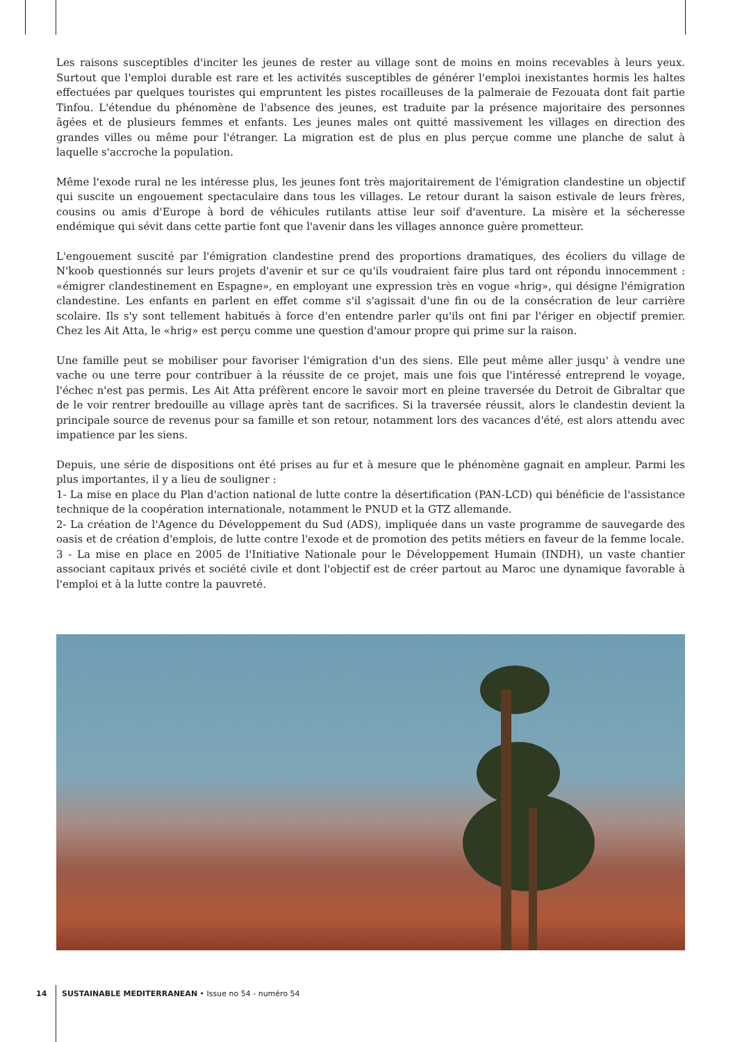Les raisons susceptibles d'inciter les jeunes de rester au village sont de moins en moins recevables à leurs yeux. Surtout que l'emploi durable est rare et les activités susceptibles de générer l'emploi inexistantes hormis les haltes effectuées par quelques touristes qui empruntent les pistes rocailleuses de la palmeraie de Fezouata dont fait partie Tinfou. L'étendue du phénomène de l'absence des jeunes, est traduite par la présence majoritaire des personnes âgées et de plusieurs femmes et enfants. Les jeunes males ont quitté massivement les villages en direction des grandes villes ou même pour l'étranger. La migration est de plus en plus perçue comme une planche de salut à laquelle s'accroche la population.
Même l'exode rural ne les intéresse plus, les jeunes font très majoritairement de l'émigration clandestine un objectif qui suscite un engouement spectaculaire dans tous les villages. Le retour durant la saison estivale de leurs frères, cousins ou amis d'Europe à bord de véhicules rutilants attise leur soif d'aventure. La misère et la sécheresse endémique qui sévit dans cette partie font que l'avenir dans les villages annonce guère prometteur.
L'engouement suscité par l'émigration clandestine prend des proportions dramatiques, des écoliers du village de N'koob questionnés sur leurs projets d'avenir et sur ce qu'ils voudraient faire plus tard ont répondu innocemment : «émigrer clandestinement en Espagne», en employant une expression très en vogue «hrig», qui désigne l'émigration clandestine. Les enfants en parlent en effet comme s'il s'agissait d'une fin ou de la consécration de leur carrière scolaire. Ils s'y sont tellement habitués à force d'en entendre parler qu'ils ont fini par l'ériger en objectif premier. Chez les Ait Atta, le «hrig» est perçu comme une question d'amour propre qui prime sur la raison.
Une famille peut se mobiliser pour favoriser l'émigration d'un des siens. Elle peut même aller jusqu' à vendre une vache ou une terre pour contribuer à la réussite de ce projet, mais une fois que l'intéressé entreprend le voyage, l'échec n'est pas permis. Les Ait Atta préfèrent encore le savoir mort en pleine traversée du Detroit de Gibraltar que de le voir rentrer bredouille au village après tant de sacrifices. Si la traversée réussit, alors le clandestin devient la principale source de revenus pour sa famille et son retour, notamment lors des vacances d'été, est alors attendu avec impatience par les siens.
Depuis, une série de dispositions ont été prises au fur et à mesure que le phénomène gagnait en ampleur. Parmi les plus importantes, il y a lieu de souligner :
1- La mise en place du Plan d'action national de lutte contre la désertification (PAN-LCD) qui bénéficie de l'assistance technique de la coopération internationale, notamment le PNUD et la GTZ allemande.
2- La création de l'Agence du Développement du Sud (ADS), impliquée dans un vaste programme de sauvegarde des oasis et de création d'emplois, de lutte contre l'exode et de promotion des petits métiers en faveur de la femme locale.
3 - La mise en place en 2005 de l'Initiative Nationale pour le Développement Humain (INDH), un vaste chantier associant capitaux privés et société civile et dont l'objectif est de créer partout au Maroc une dynamique favorable à l'emploi et à la lutte contre la pauvreté.
14 SUSTAINABLE MEDITERRANEAN • Issue no 54 - numéro 54